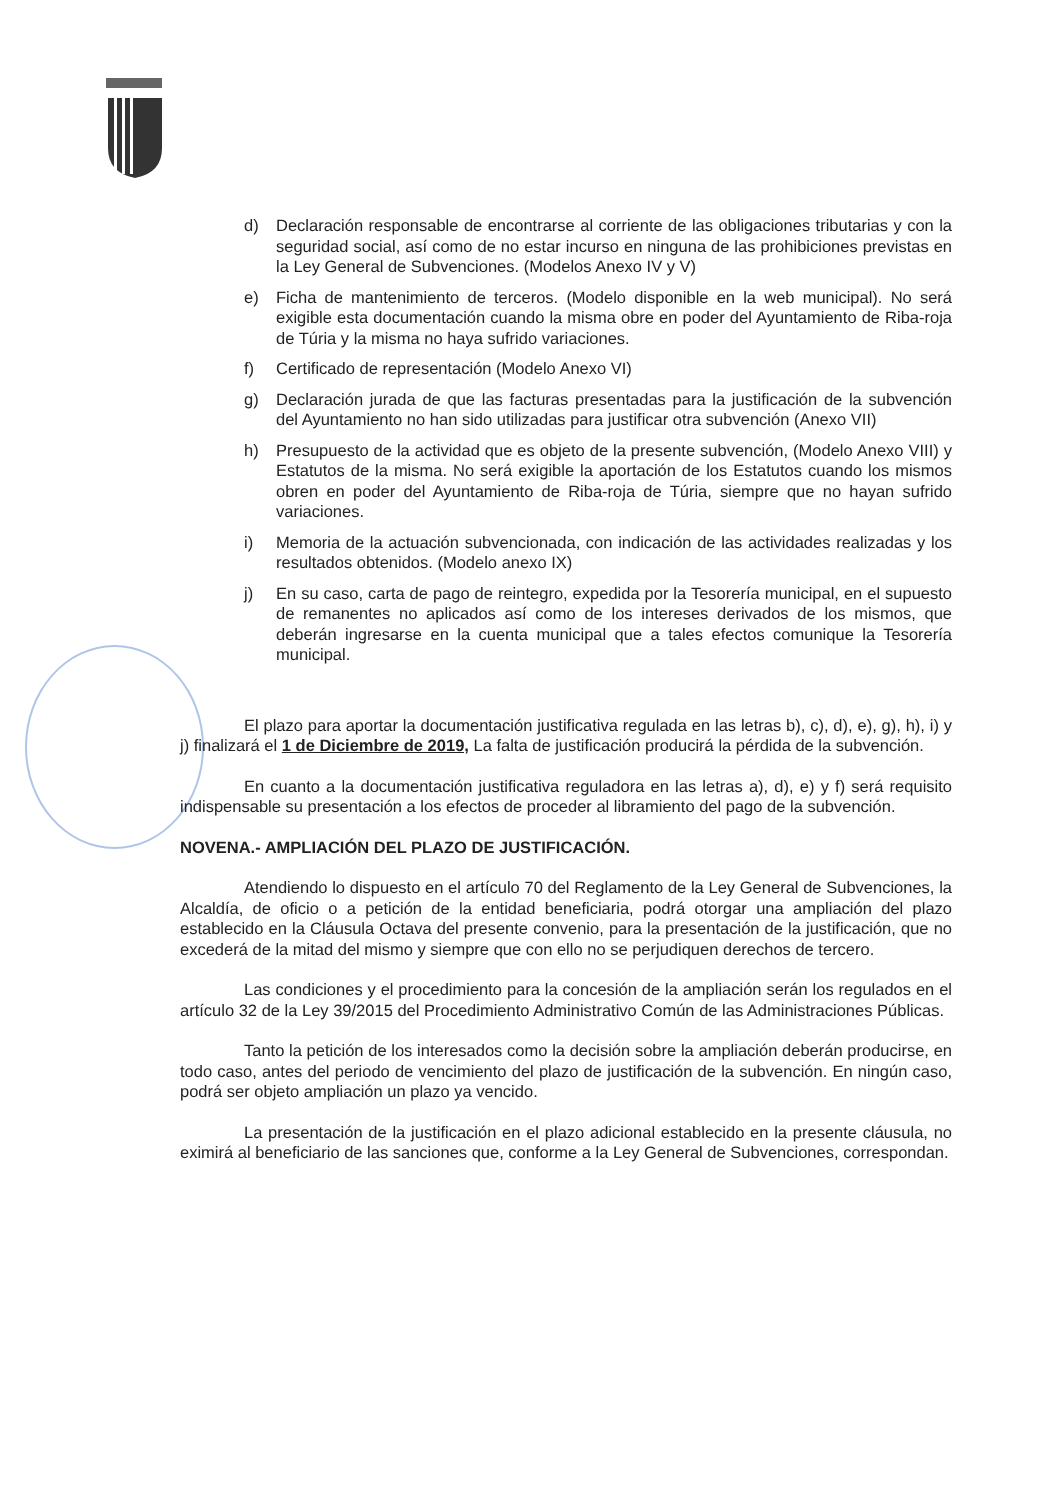d) Declaración responsable de encontrarse al corriente de las obligaciones tributarias y con la seguridad social, así como de no estar incurso en ninguna de las prohibiciones previstas en la Ley General de Subvenciones. (Modelos Anexo IV y V)
e) Ficha de mantenimiento de terceros. (Modelo disponible en la web municipal). No será exigible esta documentación cuando la misma obre en poder del Ayuntamiento de Riba-roja de Túria y la misma no haya sufrido variaciones.
f) Certificado de representación (Modelo Anexo VI)
g) Declaración jurada de que las facturas presentadas para la justificación de la subvención del Ayuntamiento no han sido utilizadas para justificar otra subvención (Anexo VII)
h) Presupuesto de la actividad que es objeto de la presente subvención, (Modelo Anexo VIII) y Estatutos de la misma. No será exigible la aportación de los Estatutos cuando los mismos obren en poder del Ayuntamiento de Riba-roja de Túria, siempre que no hayan sufrido variaciones.
i) Memoria de la actuación subvencionada, con indicación de las actividades realizadas y los resultados obtenidos. (Modelo anexo IX)
j) En su caso, carta de pago de reintegro, expedida por la Tesorería municipal, en el supuesto de remanentes no aplicados así como de los intereses derivados de los mismos, que deberán ingresarse en la cuenta municipal que a tales efectos comunique la Tesorería municipal.
El plazo para aportar la documentación justificativa regulada en las letras b), c), d), e), g), h), i) y j) finalizará el 1 de Diciembre de 2019, La falta de justificación producirá la pérdida de la subvención.
En cuanto a la documentación justificativa reguladora en las letras a), d), e) y f) será requisito indispensable su presentación a los efectos de proceder al libramiento del pago de la subvención.
NOVENA.- AMPLIACIÓN DEL PLAZO DE JUSTIFICACIÓN.
Atendiendo lo dispuesto en el artículo 70 del Reglamento de la Ley General de Subvenciones, la Alcaldía, de oficio o a petición de la entidad beneficiaria, podrá otorgar una ampliación del plazo establecido en la Cláusula Octava del presente convenio, para la presentación de la justificación, que no excederá de la mitad del mismo y siempre que con ello no se perjudiquen derechos de tercero.
Las condiciones y el procedimiento para la concesión de la ampliación serán los regulados en el artículo 32 de la Ley 39/2015 del Procedimiento Administrativo Común de las Administraciones Públicas.
Tanto la petición de los interesados como la decisión sobre la ampliación deberán producirse, en todo caso, antes del periodo de vencimiento del plazo de justificación de la subvención. En ningún caso, podrá ser objeto ampliación un plazo ya vencido.
La presentación de la justificación en el plazo adicional establecido en la presente cláusula, no eximirá al beneficiario de las sanciones que, conforme a la Ley General de Subvenciones, correspondan.